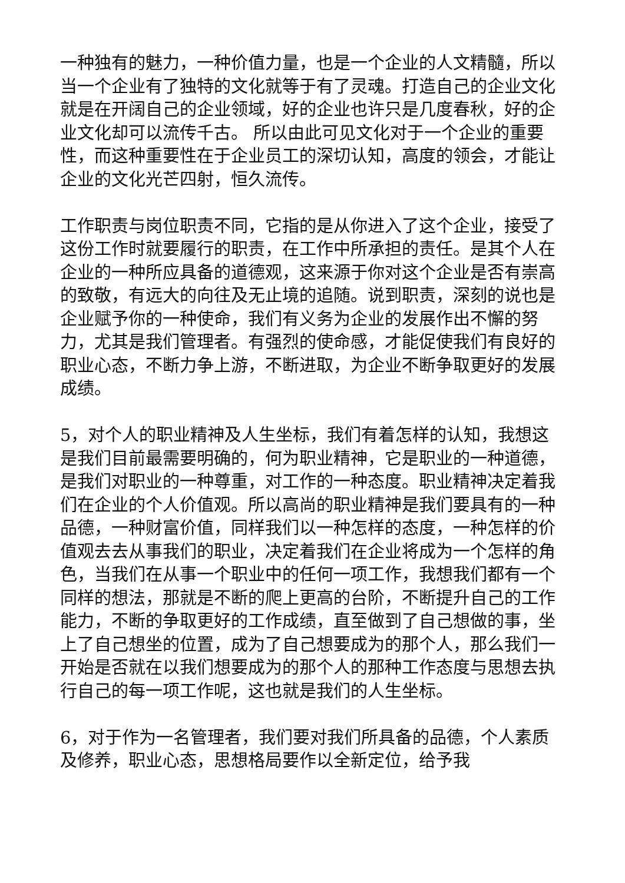一种独有的魅力，一种价值力量，也是一个企业的人文精髓，所以当一个企业有了独特的文化就等于有了灵魂。打造自己的企业文化就是在开阔自己的企业领域，好的企业也许只是几度春秋，好的企业文化却可以流传千古。 所以由此可见文化对于一个企业的重要性，而这种重要性在于企业员工的深切认知，高度的领会，才能让企业的文化光芒四射，恒久流传。
工作职责与岗位职责不同，它指的是从你进入了这个企业，接受了这份工作时就要履行的职责，在工作中所承担的责任。是其个人在企业的一种所应具备的道德观，这来源于你对这个企业是否有崇高的致敬，有远大的向往及无止境的追随。说到职责，深刻的说也是企业赋予你的一种使命，我们有义务为企业的发展作出不懈的努力，尤其是我们管理者。有强烈的使命感，才能促使我们有良好的职业心态，不断力争上游，不断进取，为企业不断争取更好的发展成绩。
5，对个人的职业精神及人生坐标，我们有着怎样的认知，我想这是我们目前最需要明确的，何为职业精神，它是职业的一种道德，是我们对职业的一种尊重，对工作的一种态度。职业精神决定着我们在企业的个人价值观。所以高尚的职业精神是我们要具有的一种品德，一种财富价值，同样我们以一种怎样的态度，一种怎样的价值观去去从事我们的职业，决定着我们在企业将成为一个怎样的角色，当我们在从事一个职业中的任何一项工作，我想我们都有一个同样的想法，那就是不断的爬上更高的台阶，不断提升自己的工作能力，不断的争取更好的工作成绩，直至做到了自己想做的事，坐上了自己想坐的位置，成为了自己想要成为的那个人，那么我们一开始是否就在以我们想要成为的那个人的那种工作态度与思想去执行自己的每一项工作呢，这也就是我们的人生坐标。
6，对于作为一名管理者，我们要对我们所具备的品德，个人素质及修养，职业心态，思想格局要作以全新定位，给予我